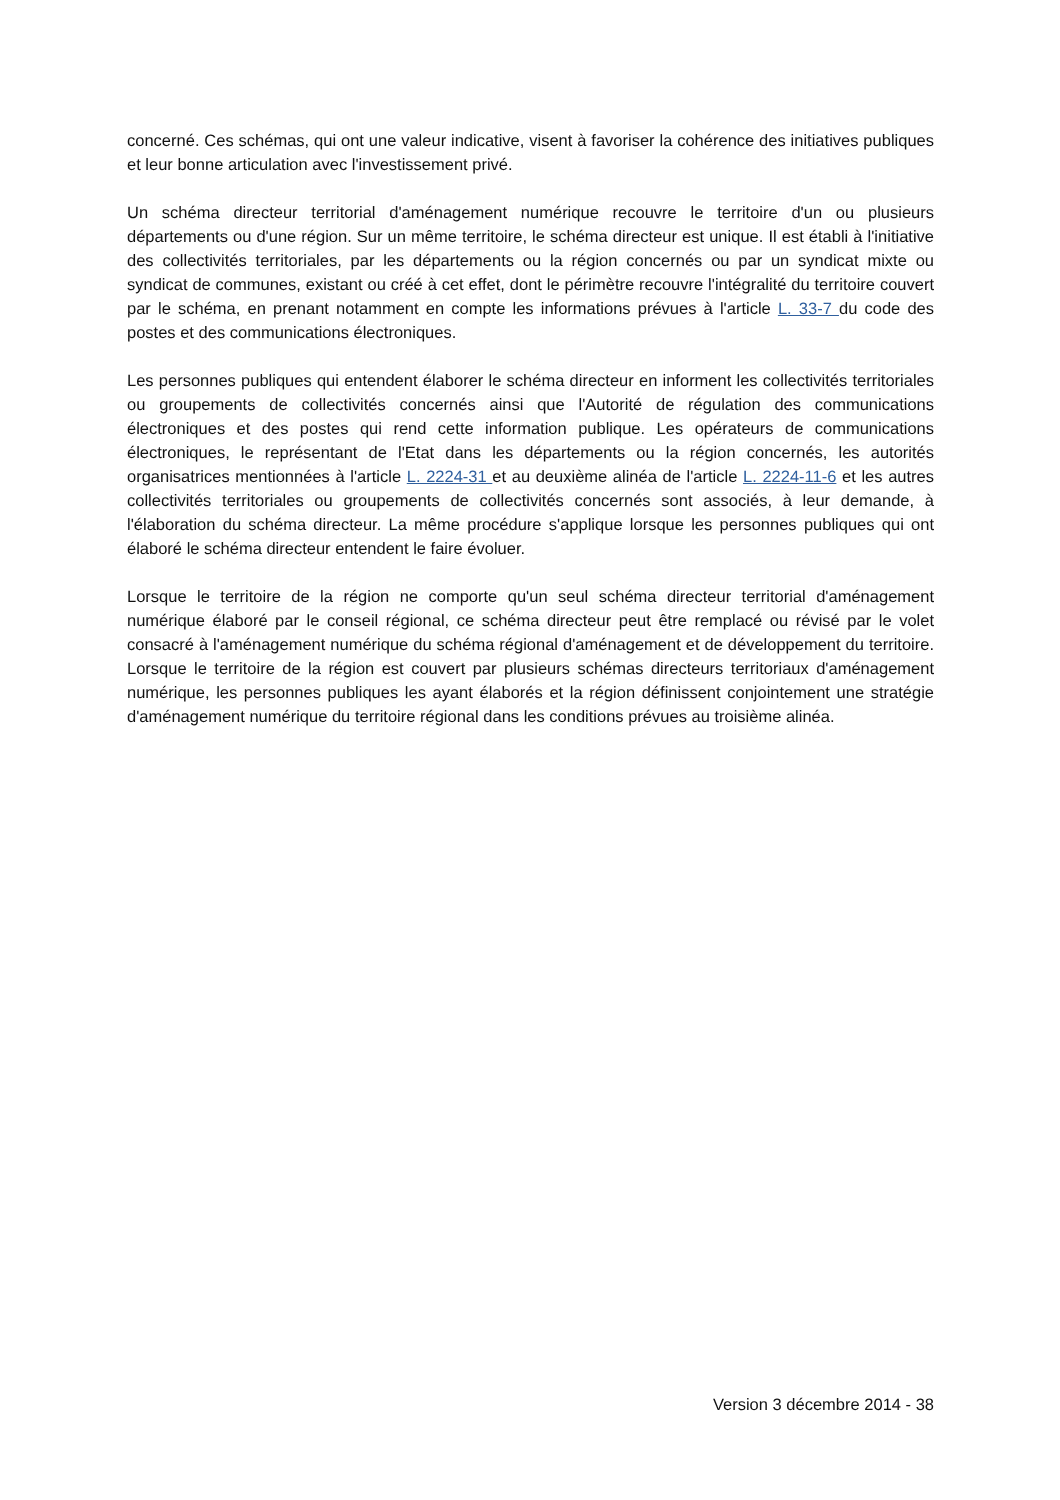concerné. Ces schémas, qui ont une valeur indicative, visent à favoriser la cohérence des initiatives publiques et leur bonne articulation avec l'investissement privé.
Un schéma directeur territorial d'aménagement numérique recouvre le territoire d'un ou plusieurs départements ou d'une région. Sur un même territoire, le schéma directeur est unique. Il est établi à l'initiative des collectivités territoriales, par les départements ou la région concernés ou par un syndicat mixte ou syndicat de communes, existant ou créé à cet effet, dont le périmètre recouvre l'intégralité du territoire couvert par le schéma, en prenant notamment en compte les informations prévues à l'article L. 33-7 du code des postes et des communications électroniques.
Les personnes publiques qui entendent élaborer le schéma directeur en informent les collectivités territoriales ou groupements de collectivités concernés ainsi que l'Autorité de régulation des communications électroniques et des postes qui rend cette information publique. Les opérateurs de communications électroniques, le représentant de l'Etat dans les départements ou la région concernés, les autorités organisatrices mentionnées à l'article L. 2224-31 et au deuxième alinéa de l'article L. 2224-11-6 et les autres collectivités territoriales ou groupements de collectivités concernés sont associés, à leur demande, à l'élaboration du schéma directeur. La même procédure s'applique lorsque les personnes publiques qui ont élaboré le schéma directeur entendent le faire évoluer.
Lorsque le territoire de la région ne comporte qu'un seul schéma directeur territorial d'aménagement numérique élaboré par le conseil régional, ce schéma directeur peut être remplacé ou révisé par le volet consacré à l'aménagement numérique du schéma régional d'aménagement et de développement du territoire. Lorsque le territoire de la région est couvert par plusieurs schémas directeurs territoriaux d'aménagement numérique, les personnes publiques les ayant élaborés et la région définissent conjointement une stratégie d'aménagement numérique du territoire régional dans les conditions prévues au troisième alinéa.
Version 3 décembre 2014 - 38